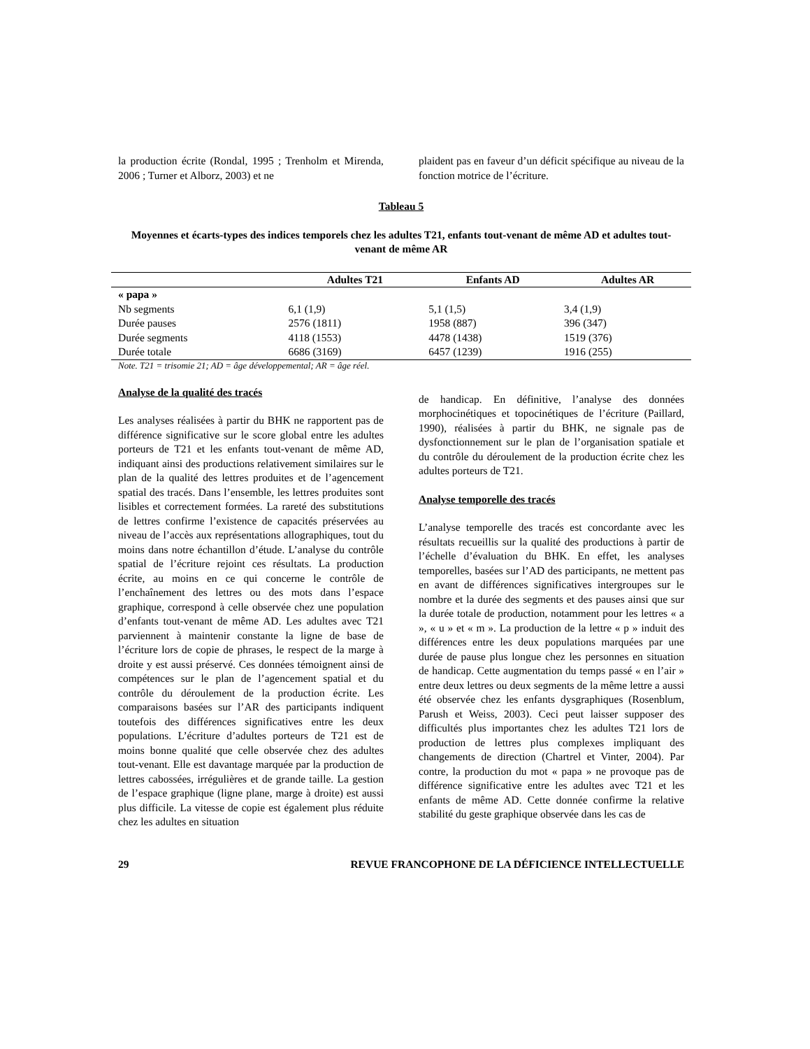la production écrite (Rondal, 1995 ; Trenholm et Mirenda, 2006 ; Turner et Alborz, 2003) et ne
plaident pas en faveur d’un déficit spécifique au niveau de la fonction motrice de l’écriture.
Tableau 5
Moyennes et écarts-types des indices temporels chez les adultes T21, enfants tout-venant de même AD et adultes tout-venant de même AR
| | Adultes T21 | Enfants AD | Adultes AR |
| --- | --- | --- | --- |
| « papa » | | | |
| Nb segments | 6,1 (1,9) | 5,1 (1,5) | 3,4 (1,9) |
| Durée pauses | 2576 (1811) | 1958 (887) | 396 (347) |
| Durée segments | 4118 (1553) | 4478 (1438) | 1519 (376) |
| Durée totale | 6686 (3169) | 6457 (1239) | 1916 (255) |
Note. T21 = trisomie 21; AD = âge développemental; AR = âge réel.
Analyse de la qualité des tracés
Les analyses réalisées à partir du BHK ne rapportent pas de différence significative sur le score global entre les adultes porteurs de T21 et les enfants tout-venant de même AD, indiquant ainsi des productions relativement similaires sur le plan de la qualité des lettres produites et de l’agencement spatial des tracés. Dans l’ensemble, les lettres produites sont lisibles et correctement formées. La rareté des substitutions de lettres confirme l’existence de capacités préservées au niveau de l’accès aux représentations allographiques, tout du moins dans notre échantillon d’étude. L’analyse du contrôle spatial de l’écriture rejoint ces résultats. La production écrite, au moins en ce qui concerne le contrôle de l’enchaînement des lettres ou des mots dans l’espace graphique, correspond à celle observée chez une population d’enfants tout-venant de même AD. Les adultes avec T21 parviennent à maintenir constante la ligne de base de l’écriture lors de copie de phrases, le respect de la marge à droite y est aussi préservé. Ces données témoignent ainsi de compétences sur le plan de l’agencement spatial et du contrôle du déroulement de la production écrite. Les comparaisons basées sur l’AR des participants indiquent toutefois des différences significatives entre les deux populations. L’écriture d’adultes porteurs de T21 est de moins bonne qualité que celle observée chez des adultes tout-venant. Elle est davantage marquée par la production de lettres cabossées, irrégulières et de grande taille. La gestion de l’espace graphique (ligne plane, marge à droite) est aussi plus difficile. La vitesse de copie est également plus réduite chez les adultes en situation
de handicap. En définitive, l’analyse des données morphocinétiques et topocinétiques de l’écriture (Paillard, 1990), réalisées à partir du BHK, ne signale pas de dysfonctionnement sur le plan de l’organisation spatiale et du contrôle du déroulement de la production écrite chez les adultes porteurs de T21.
Analyse temporelle des tracés
L’analyse temporelle des tracés est concordante avec les résultats recueillis sur la qualité des productions à partir de l’échelle d’évaluation du BHK. En effet, les analyses temporelles, basées sur l’AD des participants, ne mettent pas en avant de différences significatives intergroupes sur le nombre et la durée des segments et des pauses ainsi que sur la durée totale de production, notamment pour les lettres « a », « u » et « m ». La production de la lettre « p » induit des différences entre les deux populations marquées par une durée de pause plus longue chez les personnes en situation de handicap. Cette augmentation du temps passé « en l’air » entre deux lettres ou deux segments de la même lettre a aussi été observée chez les enfants dysgraphiques (Rosenblum, Parush et Weiss, 2003). Ceci peut laisser supposer des difficultés plus importantes chez les adultes T21 lors de production de lettres plus complexes impliquant des changements de direction (Chartrel et Vinter, 2004). Par contre, la production du mot « papa » ne provoque pas de différence significative entre les adultes avec T21 et les enfants de même AD. Cette donnée confirme la relative stabilité du geste graphique observée dans les cas de
29 REVUE FRANCOPHONE DE LA DÉFICIENCE INTELLECTUELLE